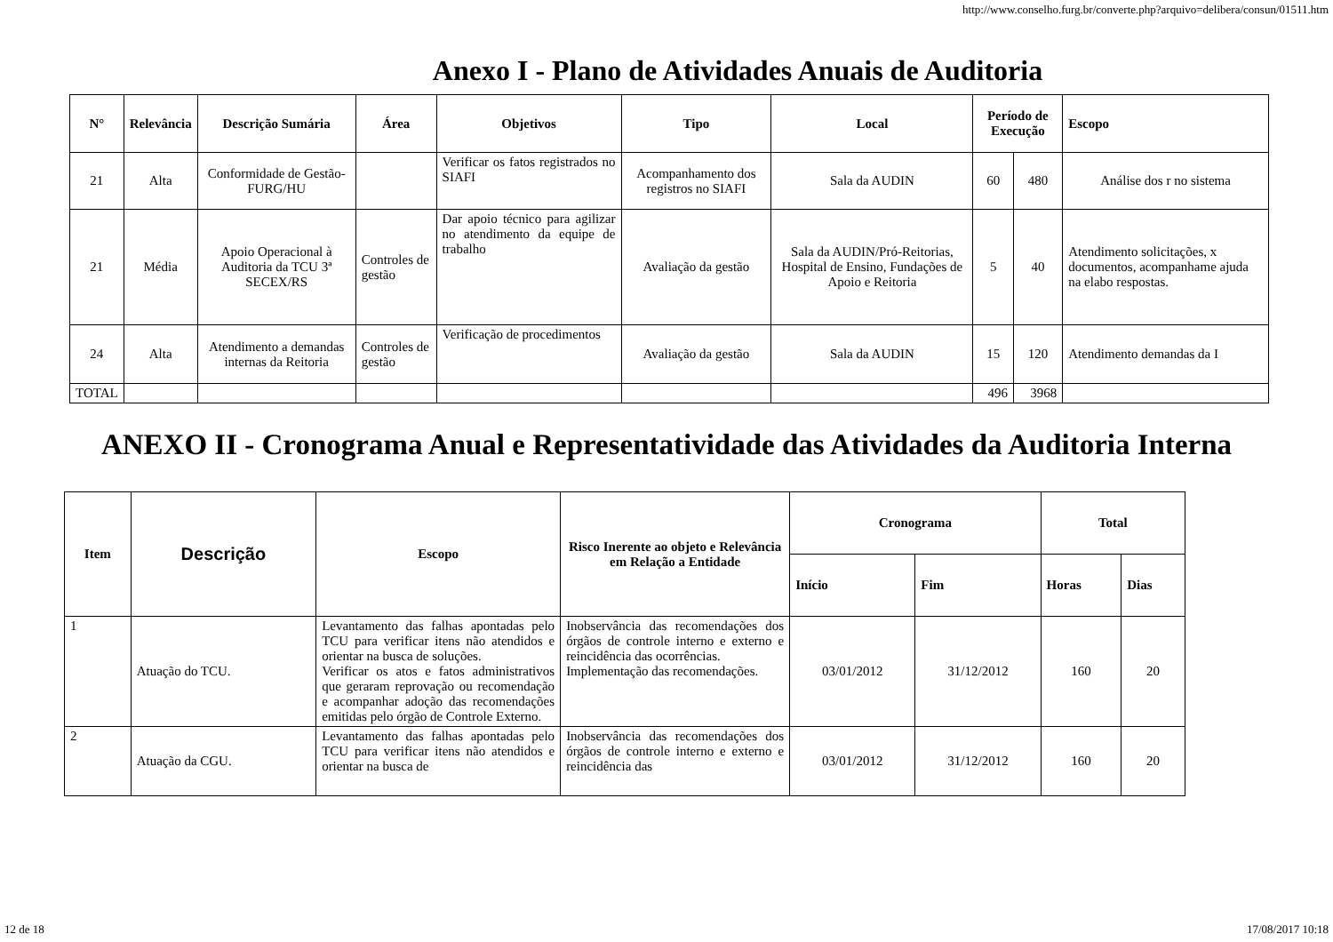http://www.conselho.furg.br/converte.php?arquivo=delibera/consun/01511.htm
Anexo I - Plano de Atividades Anuais de Auditoria
| N° | Relevância | Descrição Sumária | Área | Objetivos | Tipo | Local | Período de Execução | | Escopo |
| --- | --- | --- | --- | --- | --- | --- | --- | --- | --- |
| 21 | Alta | Conformidade de Gestão-FURG/HU | | Verificar os fatos registrados no SIAFI | Acompanhamento dos registros no SIAFI | Sala da AUDIN | 60 | 480 | Análise dos r no sistema |
| 21 | Média | Apoio Operacional à Auditoria da TCU 3ª SECEX/RS | Controles de gestão | Dar apoio técnico para agilizar no atendimento da equipe de trabalho | Avaliação da gestão | Sala da AUDIN/Pró-Reitorias, Hospital de Ensino, Fundações de Apoio e Reitoria | 5 | 40 | Atendimento solicitações, x documentos, acompanhame ajuda na elabo respostas. |
| 24 | Alta | Atendimento a demandas internas da Reitoria | Controles de gestão | Verificação de procedimentos | Avaliação da gestão | Sala da AUDIN | 15 | 120 | Atendimento demandas da I |
| TOTAL | | | | | | | 496 | 3968 | |
ANEXO II - Cronograma Anual e Representatividade das Atividades da Auditoria Interna
| Item | Descrição | Escopo | Risco Inerente ao objeto e Relevância em Relação a Entidade | Cronograma | | Total | |
| --- | --- | --- | --- | --- | --- | --- | --- |
| | | | | Início | Fim | Horas | Dias |
| 1 | Atuação do TCU. | Levantamento das falhas apontadas pelo TCU para verificar itens não atendidos e orientar na busca de soluções. Verificar os atos e fatos administrativos que geraram reprovação ou recomendação e acompanhar adoção das recomendações emitidas pelo órgão de Controle Externo. | Inobservância das recomendações dos órgãos de controle interno e externo e reincidência das ocorrências. Implementação das recomendações. | 03/01/2012 | 31/12/2012 | 160 | 20 |
| 2 | Atuação da CGU. | Levantamento das falhas apontadas pelo TCU para verificar itens não atendidos e orientar na busca de | Inobservância das recomendações dos órgãos de controle interno e externo e reincidência das | 03/01/2012 | 31/12/2012 | 160 | 20 |
12 de 18 17/08/2017 10:18